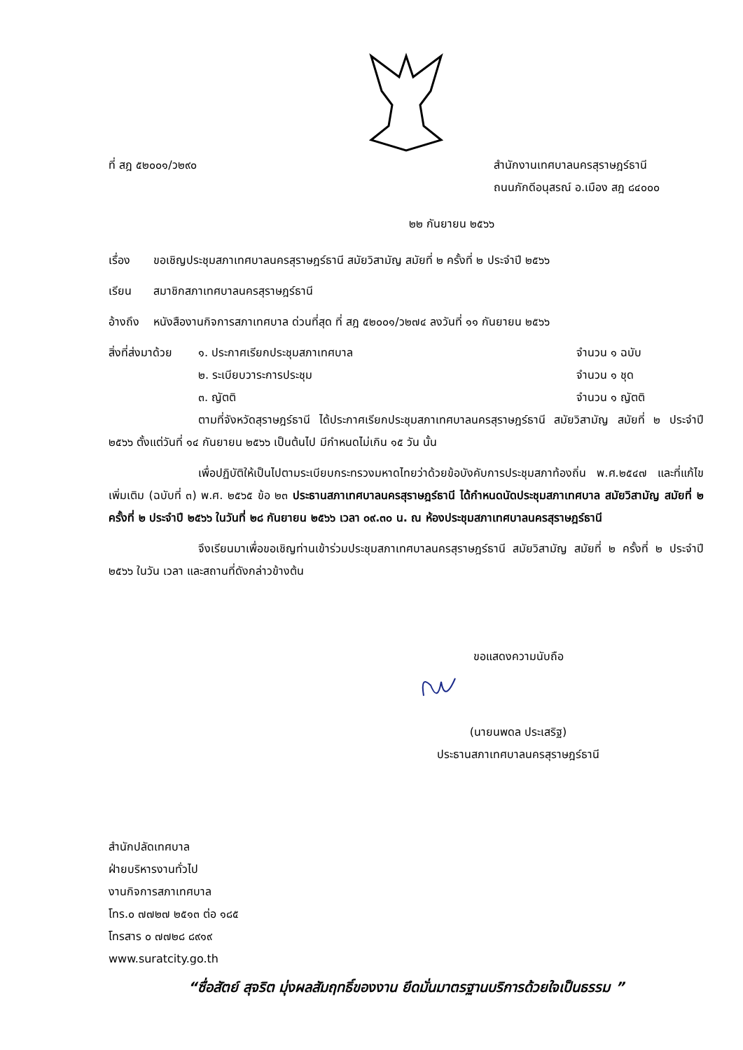ที่ สฎ ๕๒๐๐๑/ว๒๙๐ สำนักงานเทศบาลนครสุราษฎร์ธานี
ถนนภักดีอนุสรณ์ อ.เมือง สฎ ๘๔๐๐๐
๒๒ กันยายน ๒๕๖๖
เรื่อง ขอเชิญประชุมสภาเทศบาลนครสุราษฎร์ธานี สมัยวิสามัญ สมัยที่ ๒ ครั้งที่ ๒ ประจำปี ๒๕๖๖
เรียน สมาชิกสภาเทศบาลนครสุราษฎร์ธานี
อ้างถึง หนังสืองานกิจการสภาเทศบาล ด่วนที่สุด ที่ สฎ ๕๒๐๐๑/ว๒๗๔ ลงวันที่ ๑๑ กันยายน ๒๕๖๖
สิ่งที่ส่งมาด้วย ๑. ประกาศเรียกประชุมสภาเทศบาล จำนวน ๑ ฉบับ
๒. ระเบียบวาระการประชุม จำนวน ๑ ชุด
๓. ญัตติ จำนวน ๑ ญัตติ
ตามที่จังหวัดสุราษฎร์ธานี ได้ประกาศเรียกประชุมสภาเทศบาลนครสุราษฎร์ธานี สมัยวิสามัญ สมัยที่ ๒ ประจำปี ๒๕๖๖ ตั้งแต่วันที่ ๑๔ กันยายน ๒๕๖๖ เป็นต้นไป มีกำหนดไม่เกิน ๑๕ วัน นั้น
เพื่อปฏิบัติให้เป็นไปตามระเบียบกระทรวงมหาดไทยว่าด้วยข้อบังคับการประชุมสภาท้องถิ่น พ.ศ.๒๕๔๗ และที่แก้ไขเพิ่มเติม (ฉบับที่ ๓) พ.ศ. ๒๕๖๕ ข้อ ๒๓ ประธานสภาเทศบาลนครสุราษฎร์ธานี ได้กำหนดนัดประชุมสภาเทศบาล สมัยวิสามัญ สมัยที่ ๒ ครั้งที่ ๒ ประจำปี ๒๕๖๖ ในวันที่ ๒๘ กันยายน ๒๕๖๖ เวลา ๐๙.๓๐ น. ณ ห้องประชุมสภาเทศบาลนครสุราษฎร์ธานี
จึงเรียนมาเพื่อขอเชิญท่านเข้าร่วมประชุมสภาเทศบาลนครสุราษฎร์ธานี สมัยวิสามัญ สมัยที่ ๒ ครั้งที่ ๒ ประจำปี ๒๕๖๖ ในวัน เวลา และสถานที่ดังกล่าวข้างต้น
ขอแสดงความนับถือ
(นายนพดล ประเสริฐ)
ประธานสภาเทศบาลนครสุราษฎร์ธานี
สำนักปลัดเทศบาล
ฝ่ายบริหารงานทั่วไป
งานกิจการสภาเทศบาล
โทร.๐ ๗๗๒๗ ๒๕๑๓ ต่อ ๑๘๕
โทรสาร ๐ ๗๗๒๘ ๘๙๑๙
www.suratcity.go.th
“ซื่อสัตย์ สุจริต มุ่งผลสัมฤทธิ์ของงาน ยึดมั่นมาตรฐานบริการด้วยใจเป็นธรรม ”